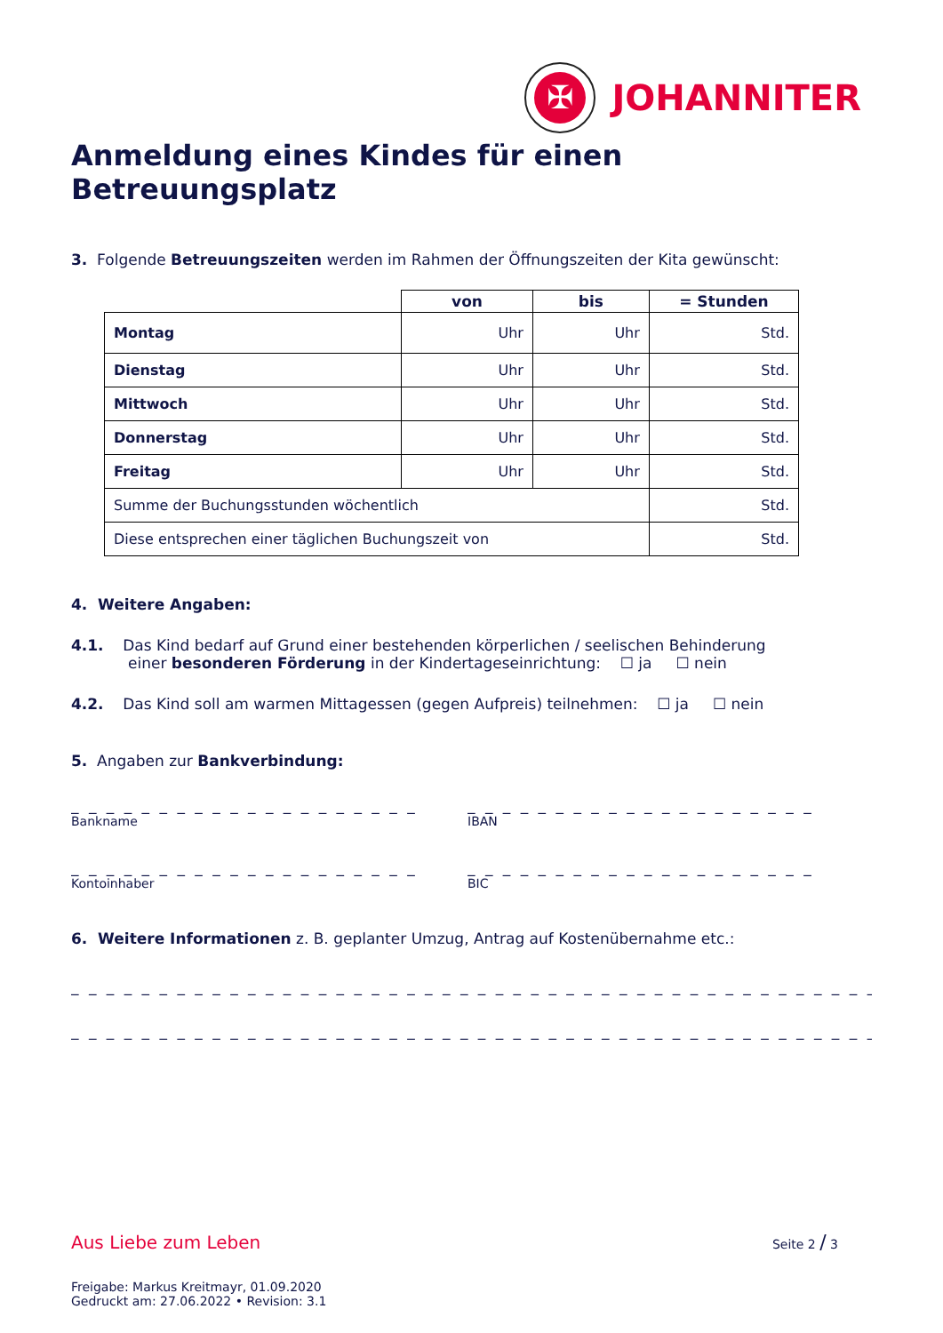✠
JOHANNITER
Anmeldung eines Kindes für einen Betreuungsplatz
3. Folgende Betreuungszeiten werden im Rahmen der Öffnungszeiten der Kita gewünscht:
| | von | bis | = Stunden |
| --- | --- | --- | --- |
| Montag | Uhr | Uhr | Std. |
| Dienstag | Uhr | Uhr | Std. |
| Mittwoch | Uhr | Uhr | Std. |
| Donnerstag | Uhr | Uhr | Std. |
| Freitag | Uhr | Uhr | Std. |
| Summe der Buchungsstunden wöchentlich | | | Std. |
| Diese entsprechen einer täglichen Buchungszeit von | | | Std. |
4. Weitere Angaben:
4.1. Das Kind bedarf auf Grund einer bestehenden körperlichen / seelischen Behinderung
einer besonderen Förderung in der Kindertageseinrichtung: ☐ ja ☐ nein
4.2. Das Kind soll am warmen Mittagessen (gegen Aufpreis) teilnehmen: ☐ ja ☐ nein
5. Angaben zur Bankverbindung:
_ _ _ _ _ _ _ _ _ _ _ _ _ _ _ _ _ _ _ _
Bankname
_ _ _ _ _ _ _ _ _ _ _ _ _ _ _ _ _ _ _ _
IBAN
_ _ _ _ _ _ _ _ _ _ _ _ _ _ _ _ _ _ _ _
Kontoinhaber
_ _ _ _ _ _ _ _ _ _ _ _ _ _ _ _ _ _ _ _
BIC
6. Weitere Informationen z. B. geplanter Umzug, Antrag auf Kostenübernahme etc.:
_ _ _ _ _ _ _ _ _ _ _ _ _ _ _ _ _ _ _ _ _ _ _ _ _ _ _ _ _ _ _ _ _ _ _ _ _ _ _ _ _ _ _ _ _ _ _ _ _
_ _ _ _ _ _ _ _ _ _ _ _ _ _ _ _ _ _ _ _ _ _ _ _ _ _ _ _ _ _ _ _ _ _ _ _ _ _ _ _ _ _ _ _ _ _ _ _ _
Aus Liebe zum Leben Seite 2 / 3
Freigabe: Markus Kreitmayr, 01.09.2020
Gedruckt am: 27.06.2022 • Revision: 3.1